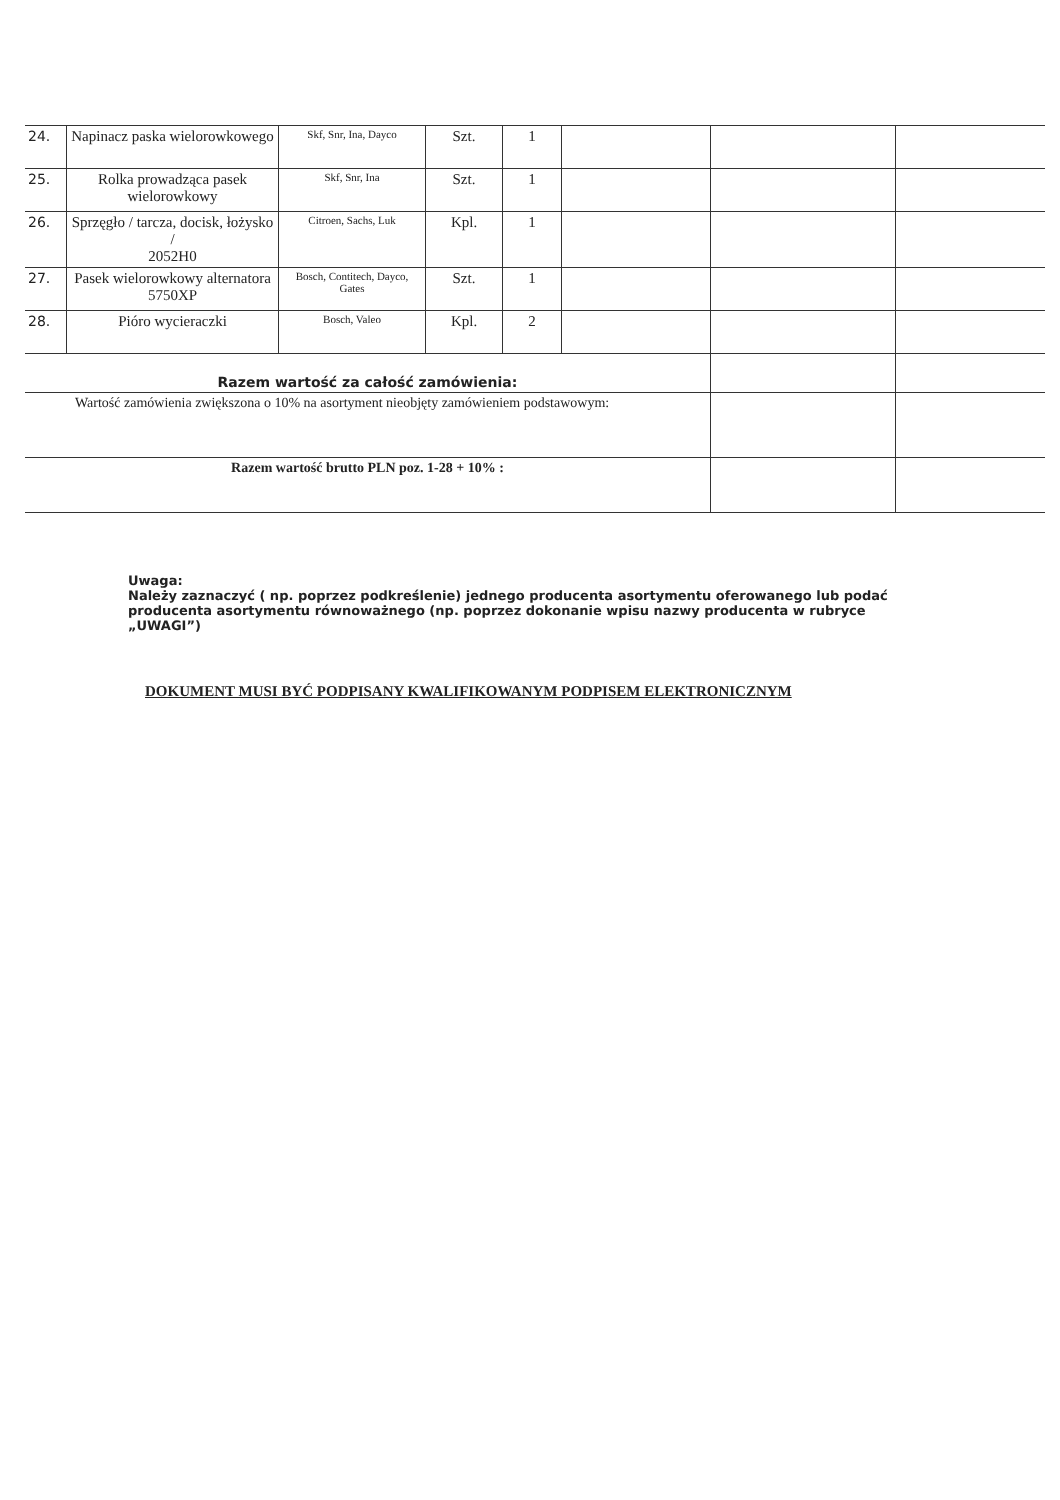| 24. | Napinacz paska wielorowkowego | Skf, Snr, Ina, Dayco | Szt. | 1 | | | |
| 25. | Rolka prowadząca pasek wielorowkowy | Skf, Snr, Ina | Szt. | 1 | | | |
| 26. | Sprzęgło / tarcza, docisk, łożysko / 2052H0 | Citroen, Sachs, Luk | Kpl. | 1 | | | |
| 27. | Pasek wielorowkowy alternatora 5750XP | Bosch, Contitech, Dayco, Gates | Szt. | 1 | | | |
| 28. | Pióro wycieraczki | Bosch, Valeo | Kpl. | 2 | | | |
| Razem wartość za całość zamówienia: | | | | | | | |
| Wartość zamówienia zwiększona o 10% na asortyment nieobjęty zamówieniem podstawowym: | | | | | | | |
| Razem wartość brutto PLN poz. 1-28 + 10% : | | | | | | | |
Uwaga:
Należy zaznaczyć ( np. poprzez podkreślenie) jednego producenta asortymentu oferowanego lub podać producenta asortymentu równoważnego (np. poprzez dokonanie wpisu nazwy producenta w rubryce „UWAGI”)
DOKUMENT MUSI BYĆ PODPISANY KWALIFIKOWANYM PODPISEM ELEKTRONICZNYM